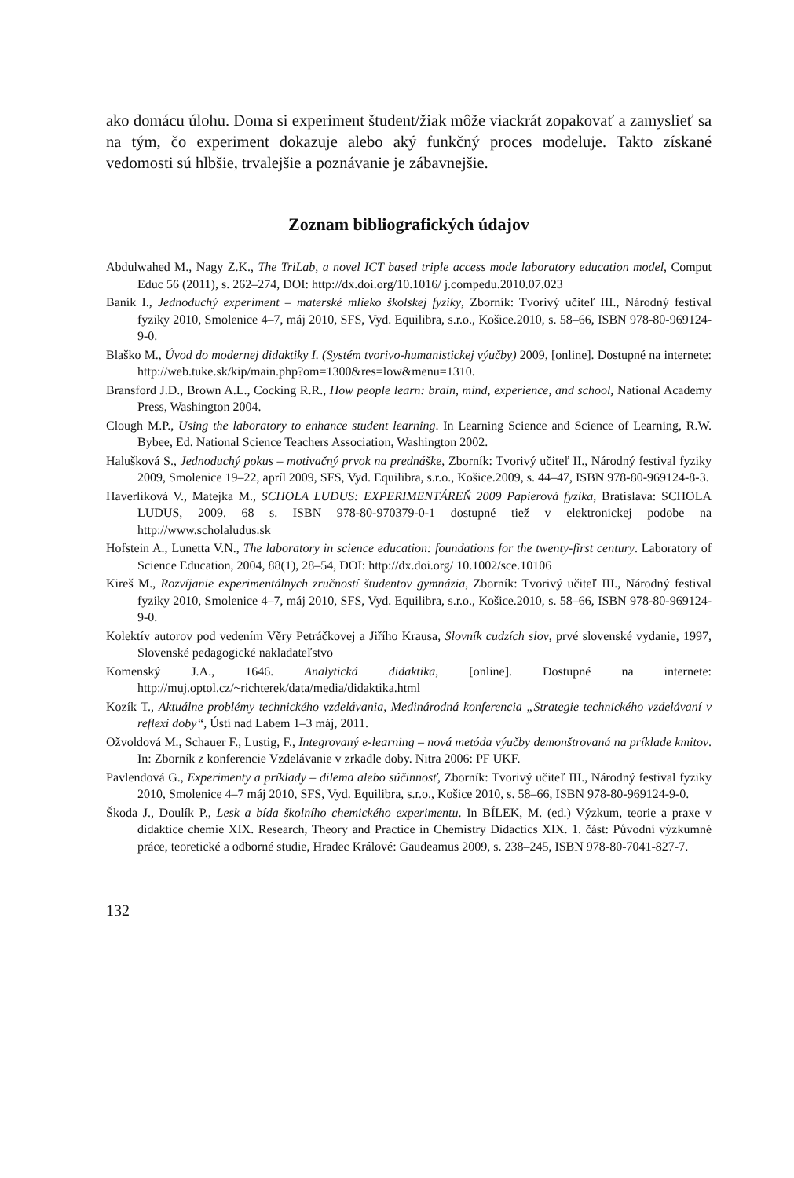ako domácu úlohu. Doma si experiment študent/žiak môže viackrát zopakovať a zamyslieť sa na tým, čo experiment dokazuje alebo aký funkčný proces modeluje. Takto získané vedomosti sú hlbšie, trvalejšie a poznávanie je zábavnejšie.
Zoznam bibliografických údajov
Abdulwahed M., Nagy Z.K., The TriLab, a novel ICT based triple access mode laboratory education model, Comput Educ 56 (2011), s. 262–274, DOI: http://dx.doi.org/10.1016/ j.compedu.2010.07.023
Baník I., Jednoduchý experiment – materské mlieko školskej fyziky, Zborník: Tvorivý učiteľ III., Národný festival fyziky 2010, Smolenice 4–7, máj 2010, SFS, Vyd. Equilibra, s.r.o., Košice.2010, s. 58–66, ISBN 978-80-969124-9-0.
Blaško M., Úvod do modernej didaktiky I. (Systém tvorivo-humanistickej výučby) 2009, [online]. Dostupné na internete: http://web.tuke.sk/kip/main.php?om=1300&res=low&menu=1310.
Bransford J.D., Brown A.L., Cocking R.R., How people learn: brain, mind, experience, and school, National Academy Press, Washington 2004.
Clough M.P., Using the laboratory to enhance student learning. In Learning Science and Science of Learning, R.W. Bybee, Ed. National Science Teachers Association, Washington 2002.
Halušková S., Jednoduchý pokus – motivačný prvok na prednáške, Zborník: Tvorivý učiteľ II., Národný festival fyziky 2009, Smolenice 19–22, apríl 2009, SFS, Vyd. Equilibra, s.r.o., Košice.2009, s. 44–47, ISBN 978-80-969124-8-3.
Haverlíková V., Matejka M., SCHOLA LUDUS: EXPERIMENTÁREŇ 2009 Papierová fyzika, Bratislava: SCHOLA LUDUS, 2009. 68 s. ISBN 978-80-970379-0-1 dostupné tiež v elektronickej podobe na http://www.scholaludus.sk
Hofstein A., Lunetta V.N., The laboratory in science education: foundations for the twenty-first century. Laboratory of Science Education, 2004, 88(1), 28–54, DOI: http://dx.doi.org/ 10.1002/sce.10106
Kireš M., Rozvíjanie experimentálnych zručností študentov gymnázia, Zborník: Tvorivý učiteľ III., Národný festival fyziky 2010, Smolenice 4–7, máj 2010, SFS, Vyd. Equilibra, s.r.o., Košice.2010, s. 58–66, ISBN 978-80-969124-9-0.
Kolektív autorov pod vedením Věry Petráčkovej a Jiřího Krausa, Slovník cudzích slov, prvé slovenské vydanie, 1997, Slovenské pedagogické nakladateľstvo
Komenský J.A., 1646. Analytická didaktika, [online]. Dostupné na internete: http://muj.optol.cz/~richterek/data/media/didaktika.html
Kozík T., Aktuálne problémy technického vzdelávania, Medinárodná konferencia „Strategie technického vzdelávaní v reflexi doby“, Ústí nad Labem 1–3 máj, 2011.
Ožvoldová M., Schauer F., Lustig, F., Integrovaný e-learning – nová metóda výučby demonštrovaná na príklade kmitov. In: Zborník z konferencie Vzdelávanie v zrkadle doby. Nitra 2006: PF UKF.
Pavlendová G., Experimenty a príklady – dilema alebo súčinnosť, Zborník: Tvorivý učiteľ III., Národný festival fyziky 2010, Smolenice 4–7 máj 2010, SFS, Vyd. Equilibra, s.r.o., Košice 2010, s. 58–66, ISBN 978-80-969124-9-0.
Škoda J., Doulík P., Lesk a bída školního chemického experimentu. In BÍLEK, M. (ed.) Výzkum, teorie a praxe v didaktice chemie XIX. Research, Theory and Practice in Chemistry Didactics XIX. 1. část: Původní výzkumné práce, teoretické a odborné studie, Hradec Králové: Gaudeamus 2009, s. 238–245, ISBN 978-80-7041-827-7.
132